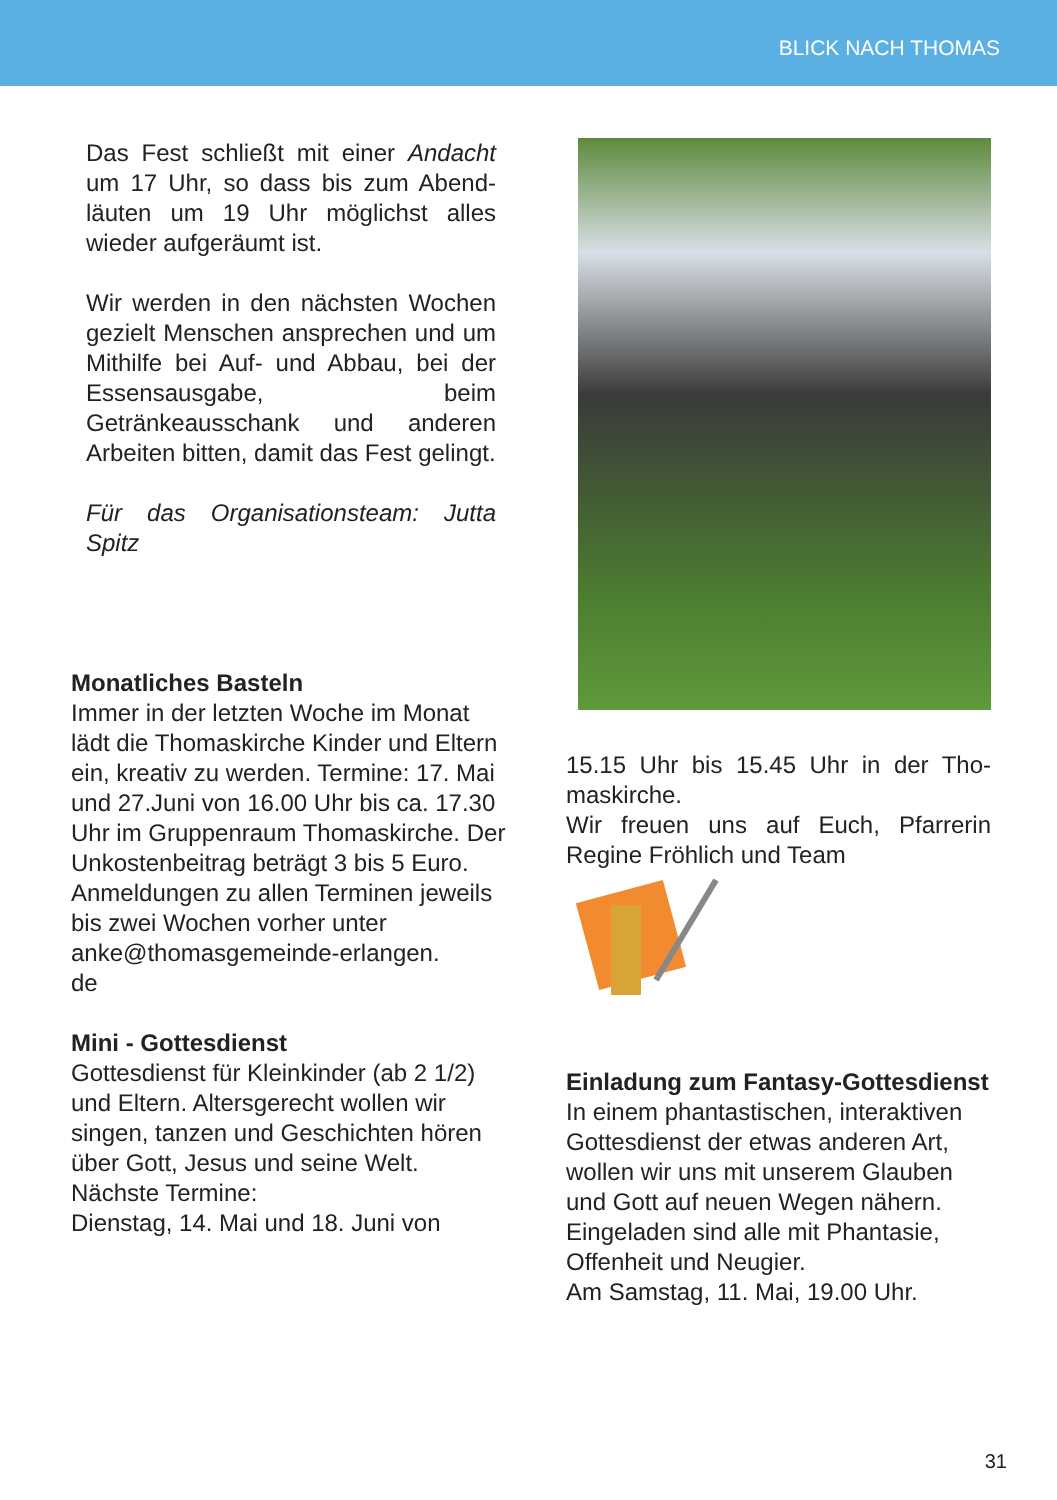BLICK NACH THOMAS
Das Fest schließt mit einer Andacht um 17 Uhr, so dass bis zum Abend­läuten um 19 Uhr möglichst alles wieder aufgeräumt ist.
Wir werden in den nächsten Wo­chen gezielt Menschen ansprechen und um Mithilfe bei Auf- und Ab­bau, bei der Essensausgabe, beim Getränkeausschank und anderen Arbeiten bitten, damit das Fest ge­lingt.
Für das Organisationsteam: Jutta Spitz
Monatliches Basteln
Immer in der letzten Woche im Monat lädt die Thomaskirche Kinder und Eltern ein, kreativ zu werden. Termine: 17. Mai und 27.Juni von 16.00 Uhr bis ca. 17.30 Uhr im Gruppenraum Thomaskirche. Der Unkostenbeitrag beträgt 3 bis 5 Euro.
Anmeldungen zu allen Terminen je­weils bis zwei Wochen vorher unter anke@thomasgemeinde-erlangen.
de
Mini - Gottesdienst
Gottesdienst für Kleinkinder (ab 2 1/2) und Eltern. Altersgerecht wollen wir singen, tanzen und Geschichten hören über Gott, Jesus und seine Welt.
Nächste Termine:
Dienstag, 14. Mai und 18. Juni von
15.15 Uhr bis 15.45 Uhr in der Tho­maskirche.
Wir freuen uns auf Euch, Pfar­rerin Regine Fröhlich und Team
Einladung zum Fantasy-Gottes­dienst
In einem phantastischen, interaktiven Gottesdienst der etwas anderen Art, wollen wir uns mit unserem Glauben und Gott auf neuen Wegen nähern. Eingeladen sind alle mit Phantasie, Offenheit und Neugier.
Am Samstag, 11. Mai, 19.00 Uhr.
31